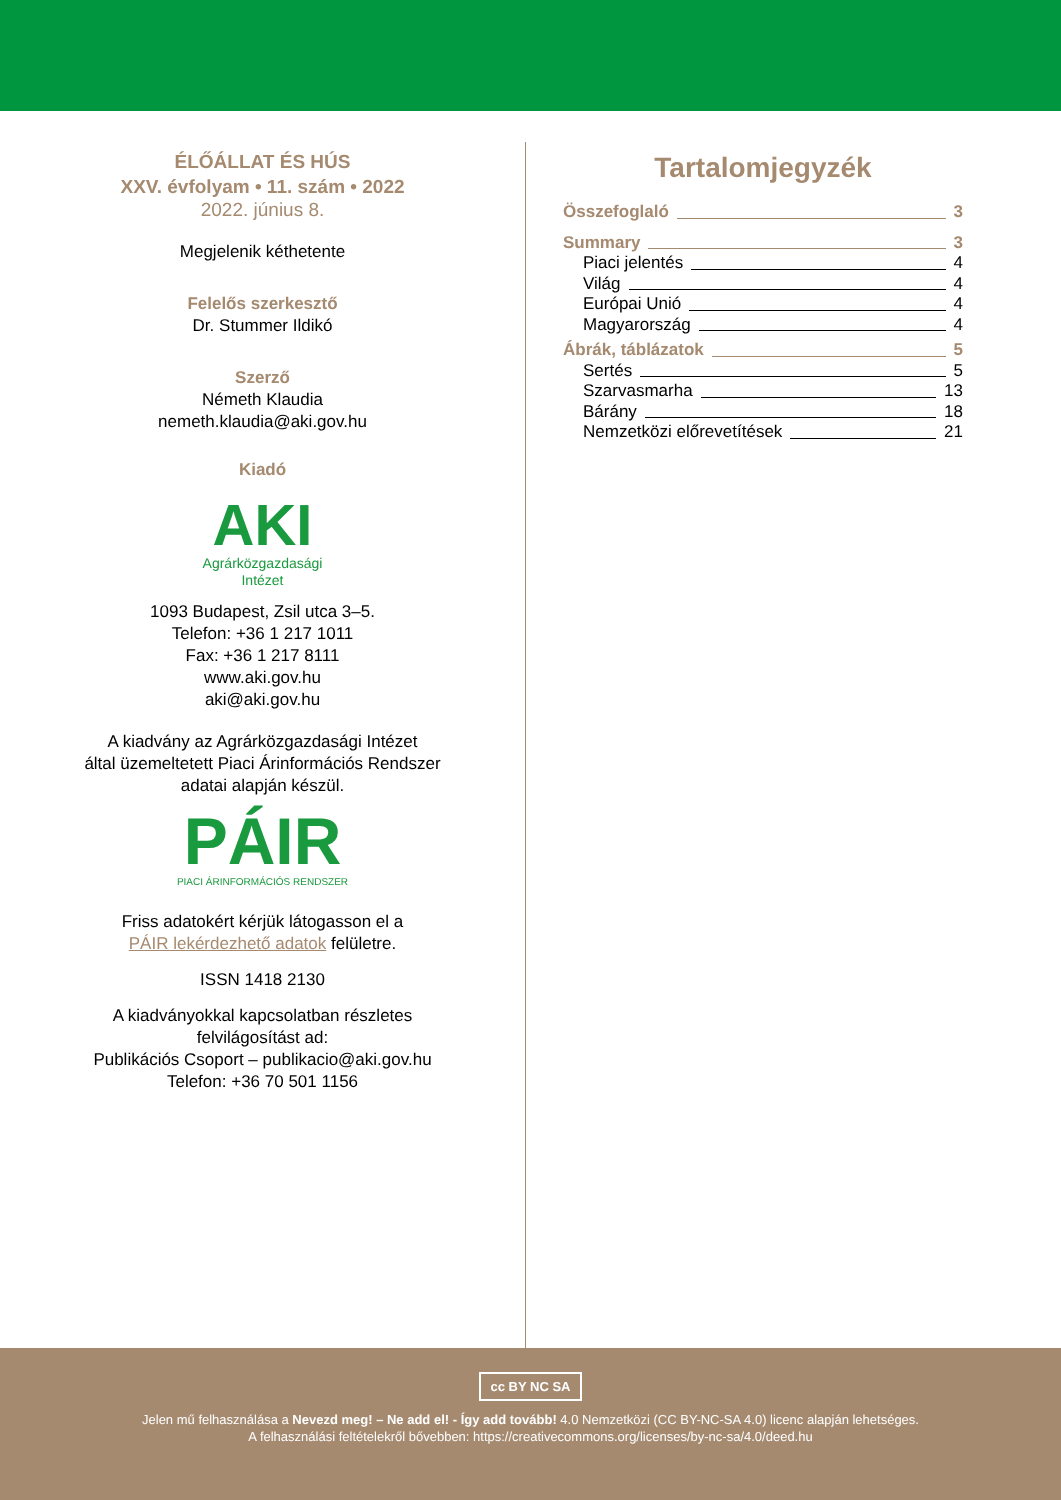ÉLŐÁLLAT ÉS HÚS
XXV. évfolyam • 11. szám • 2022
2022. június 8.
Megjelenik kéthetente
Felelős szerkesztő
Dr. Stummer Ildikó
Szerző
Németh Klaudia
nemeth.klaudia@aki.gov.hu
Kiadó
AKI
Agrárközgazdasági
Intézet
1093 Budapest, Zsil utca 3–5.
Telefon: +36 1 217 1011
Fax: +36 1 217 8111
www.aki.gov.hu
aki@aki.gov.hu
A kiadvány az Agrárközgazdasági Intézet
által üzemeltetett Piaci Árinformációs Rendszer
adatai alapján készül.
PÁIR
PIACI ÁRINFORMÁCIÓS RENDSZER
Friss adatokért kérjük látogasson el a
PÁIR lekérdezhető adatok felületre.
ISSN 1418 2130
A kiadványokkal kapcsolatban részletes
felvilágosítást ad:
Publikációs Csoport – publikacio@aki.gov.hu
Telefon: +36 70 501 1156
Tartalomjegyzék
Összefoglaló 3
Summary 3
Piaci jelentés 4
Világ 4
Európai Unió 4
Magyarország 4
Ábrák, táblázatok 5
Sertés 5
Szarvasmarha 13
Bárány 18
Nemzetközi előrevetítések 21
cc BY NC SA
Jelen mű felhasználása a Nevezd meg! – Ne add el! - Így add tovább! 4.0 Nemzetközi (CC BY-NC-SA 4.0) licenc alapján lehetséges.
A felhasználási feltételekről bővebben: https://creativecommons.org/licenses/by-nc-sa/4.0/deed.hu